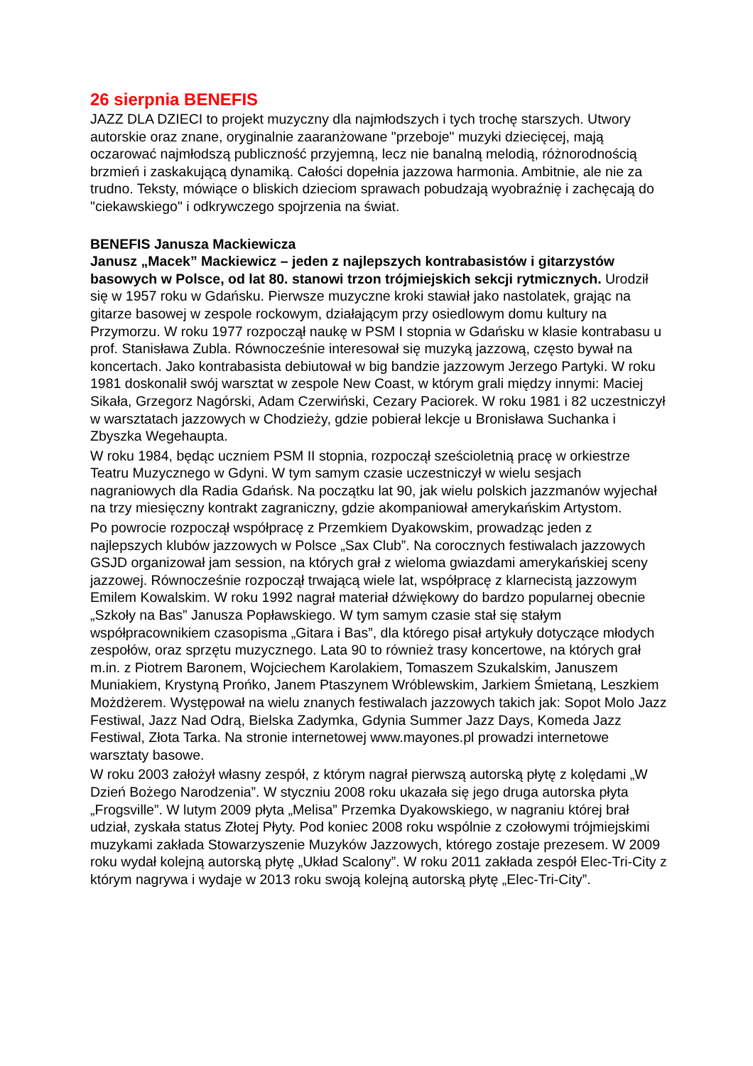26 sierpnia BENEFIS
JAZZ DLA DZIECI to projekt muzyczny dla najmłodszych i tych trochę starszych. Utwory autorskie oraz znane, oryginalnie zaaranżowane "przeboje" muzyki dziecięcej, mają oczarować najmłodszą publiczność przyjemną, lecz nie banalną melodią, różnorodnością brzmień i zaskakującą dynamiką. Całości dopełnia jazzowa harmonia. Ambitnie, ale nie za trudno. Teksty, mówiące o bliskich dzieciom sprawach pobudzają wyobraźnię i zachęcają do "ciekawskiego" i odkrywczego spojrzenia na świat.
BENEFIS Janusza Mackiewicza
Janusz „Macek” Mackiewicz – jeden z najlepszych kontrabasistów i gitarzystów basowych w Polsce, od lat 80. stanowi trzon trójmiejskich sekcji rytmicznych. Urodził się w 1957 roku w Gdańsku. Pierwsze muzyczne kroki stawiał jako nastolatek, grając na gitarze basowej w zespole rockowym, działającym przy osiedlowym domu kultury na Przymorzu. W roku 1977 rozpoczął naukę w PSM I stopnia w Gdańsku w klasie kontrabasu u prof. Stanisława Zubla. Równocześnie interesował się muzyką jazzową, często bywał na koncertach. Jako kontrabasista debiutował w big bandzie jazzowym Jerzego Partyki. W roku 1981 doskonalił swój warsztat w zespole New Coast, w którym grali między innymi: Maciej Sikała, Grzegorz Nagórski, Adam Czerwiński, Cezary Paciorek. W roku 1981 i 82 uczestniczył w warsztatach jazzowych w Chodzieży, gdzie pobierał lekcje u Bronisława Suchanka i Zbyszka Wegehaupta.
W roku 1984, będąc uczniem PSM II stopnia, rozpoczął sześcioletnią pracę w orkiestrze Teatru Muzycznego w Gdyni. W tym samym czasie uczestniczył w wielu sesjach nagraniowych dla Radia Gdańsk. Na początku lat 90, jak wielu polskich jazzmanów wyjechał na trzy miesięczny kontrakt zagraniczny, gdzie akompaniował amerykańskim Artystom.
Po powrocie rozpoczął współpracę z Przemkiem Dyakowskim, prowadząc jeden z najlepszych klubów jazzowych w Polsce „Sax Club”. Na corocznych festiwalach jazzowych GSJD organizował jam session, na których grał z wieloma gwiazdami amerykańskiej sceny jazzowej. Równocześnie rozpoczął trwającą wiele lat, współpracę z klarnecistą jazzowym Emilem Kowalskim. W roku 1992 nagrał materiał dźwiękowy do bardzo popularnej obecnie „Szkoły na Bas” Janusza Popławskiego. W tym samym czasie stał się stałym współpracownikiem czasopisma „Gitara i Bas”, dla którego pisał artykuły dotyczące młodych zespołów, oraz sprzętu muzycznego. Lata 90 to również trasy koncertowe, na których grał m.in. z Piotrem Baronem, Wojciechem Karolakiem, Tomaszem Szukalskim, Januszem Muniakiem, Krystyną Prońko, Janem Ptaszynem Wróblewskim, Jarkiem Śmietaną, Leszkiem Możdżerem. Występował na wielu znanych festiwalach jazzowych takich jak: Sopot Molo Jazz Festiwal, Jazz Nad Odrą, Bielska Zadymka, Gdynia Summer Jazz Days, Komeda Jazz Festiwal, Złota Tarka. Na stronie internetowej www.mayones.pl prowadzi internetowe warsztaty basowe.
W roku 2003 założył własny zespół, z którym nagrał pierwszą autorską płytę z kolędami „W Dzień Bożego Narodzenia”. W styczniu 2008 roku ukazała się jego druga autorska płyta „Frogsville”. W lutym 2009 płyta „Melisa” Przemka Dyakowskiego, w nagraniu której brał udział, zyskała status Złotej Płyty. Pod koniec 2008 roku wspólnie z czołowymi trójmiejskimi muzykami zakłada Stowarzyszenie Muzyków Jazzowych, którego zostaje prezesem. W 2009 roku wydał kolejną autorską płytę „Układ Scalony”. W roku 2011 zakłada zespół Elec-Tri-City z którym nagrywa i wydaje w 2013 roku swoją kolejną autorską płytę „Elec-Tri-City”.